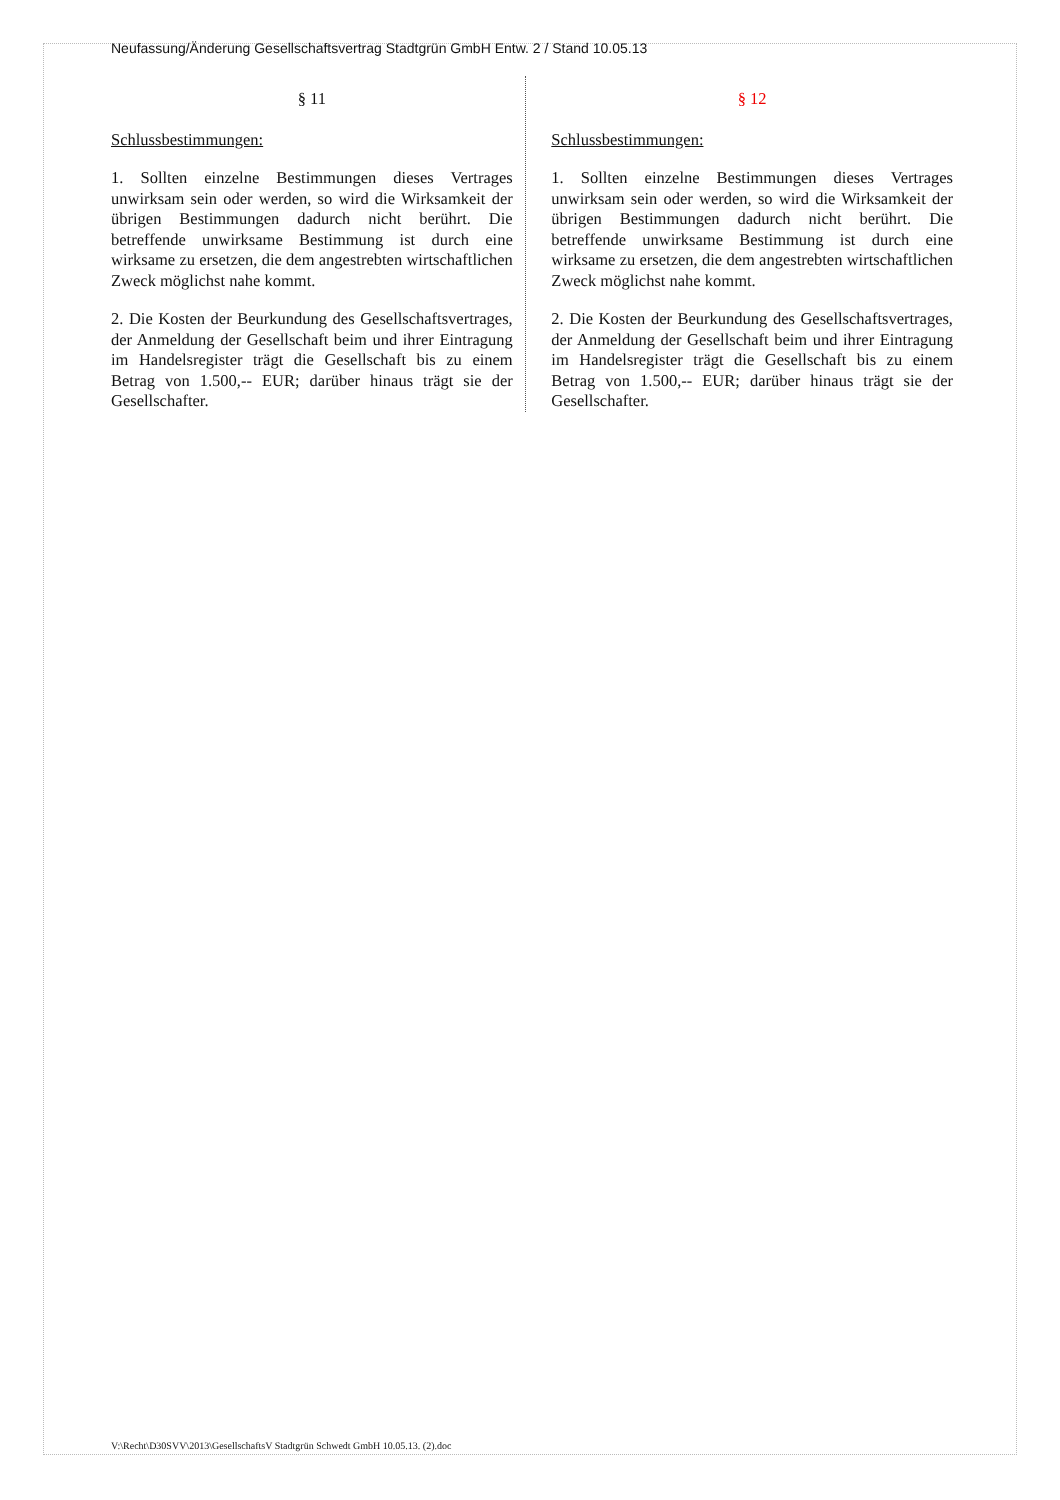Neufassung/Änderung Gesellschaftsvertrag Stadtgrün GmbH Entw. 2 / Stand 10.05.13
§ 11
Schlussbestimmungen:
1. Sollten einzelne Bestimmungen dieses Vertrages unwirksam sein oder werden, so wird die Wirksamkeit der übrigen Bestimmungen dadurch nicht berührt. Die betreffende unwirksame Bestimmung ist durch eine wirksame zu ersetzen, die dem angestrebten wirtschaftlichen Zweck möglichst nahe kommt.
2. Die Kosten der Beurkundung des Gesellschaftsvertrages, der Anmeldung der Gesellschaft beim und ihrer Eintragung im Handelsregister trägt die Gesellschaft bis zu einem Betrag von 1.500,-- EUR; darüber hinaus trägt sie der Gesellschafter.
§ 12
Schlussbestimmungen:
1. Sollten einzelne Bestimmungen dieses Vertrages unwirksam sein oder werden, so wird die Wirksamkeit der übrigen Bestimmungen dadurch nicht berührt. Die betreffende unwirksame Bestimmung ist durch eine wirksame zu ersetzen, die dem angestrebten wirtschaftlichen Zweck möglichst nahe kommt.
2. Die Kosten der Beurkundung des Gesellschaftsvertrages, der Anmeldung der Gesellschaft beim und ihrer Eintragung im Handelsregister trägt die Gesellschaft bis zu einem Betrag von 1.500,-- EUR; darüber hinaus trägt sie der Gesellschafter.
V:\Recht\D30SVV\2013\GesellschaftsV Stadtgrün Schwedt GmbH 10.05.13. (2).doc